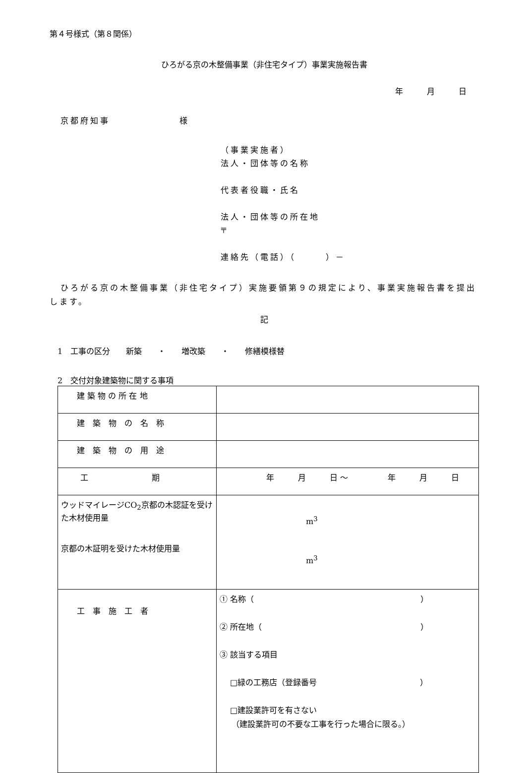第４号様式（第８関係）
ひろがる京の木整備事業（非住宅タイプ）事業実施報告書
年　　　月　　　日
京都府知事　　　　　　　様
（事業実施者）
法人・団体等の名称
代表者役職・氏名
法人・団体等の所在地
〒
連絡先（電話）（　　　）－
ひろがる京の木整備事業（非住宅タイプ）実施要領第９の規定により、事業実施報告書を提出します。
記
1　工事の区分　　新築　　・　　増改築　　・　　修繕模様替
2　交付対象建築物に関する事項
| 建 築 物 の 所 在 地 | |
| 建 築 物 の 名 称 | |
| 建 築 物 の 用 途 | |
| 工 期 | 年 月 日 ～ 年 月 日 |
| ウッドマイレージCO<sub>2</sub>京都の木認証を受けた木材使用量 京都の木証明を受けた木材使用量 | m<sup>3</sup> m<sup>3</sup> |
| 工 事 施 工 者 | ① 名称（ ） ② 所在地（ ） ③ 該当する項目 □緑の工務店（登録番号 ） □建設業許可を有さない （建設業許可の不要な工事を行った場合に限る。） |